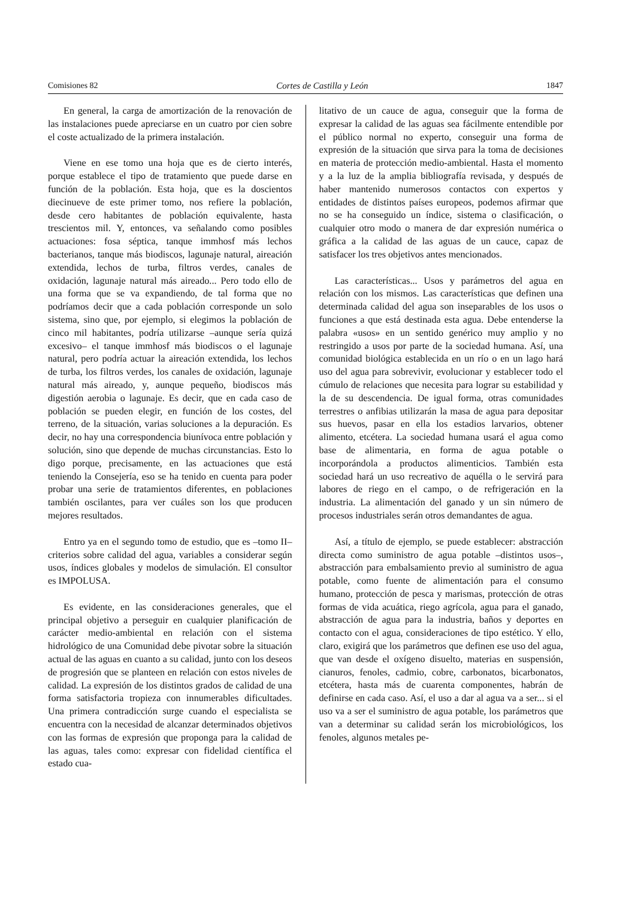Comisiones 82 Cortes de Castilla y León 1847
En general, la carga de amortización de la renovación de las instalaciones puede apreciarse en un cuatro por cien sobre el coste actualizado de la primera instalación.
Viene en ese tomo una hoja que es de cierto interés, porque establece el tipo de tratamiento que puede darse en función de la población. Esta hoja, que es la doscientos diecinueve de este primer tomo, nos refiere la población, desde cero habitantes de población equivalente, hasta trescientos mil. Y, entonces, va señalando como posibles actuaciones: fosa séptica, tanque immhosf más lechos bacterianos, tanque más biodiscos, lagunaje natural, aireación extendida, lechos de turba, filtros verdes, canales de oxidación, lagunaje natural más aireado... Pero todo ello de una forma que se va expandiendo, de tal forma que no podríamos decir que a cada población corresponde un solo sistema, sino que, por ejemplo, si elegimos la población de cinco mil habitantes, podría utilizarse –aunque sería quizá excesivo– el tanque immhosf más biodiscos o el lagunaje natural, pero podría actuar la aireación extendida, los lechos de turba, los filtros verdes, los canales de oxidación, lagunaje natural más aireado, y, aunque pequeño, biodiscos más digestión aerobia o lagunaje. Es decir, que en cada caso de población se pueden elegir, en función de los costes, del terreno, de la situación, varias soluciones a la depuración. Es decir, no hay una correspondencia biunívoca entre población y solución, sino que depende de muchas circunstancias. Esto lo digo porque, precisamente, en las actuaciones que está teniendo la Consejería, eso se ha tenido en cuenta para poder probar una serie de tratamientos diferentes, en poblaciones también oscilantes, para ver cuáles son los que producen mejores resultados.
Entro ya en el segundo tomo de estudio, que es –tomo II– criterios sobre calidad del agua, variables a considerar según usos, índices globales y modelos de simulación. El consultor es IMPOLUSA.
Es evidente, en las consideraciones generales, que el principal objetivo a perseguir en cualquier planificación de carácter medio-ambiental en relación con el sistema hidrológico de una Comunidad debe pivotar sobre la situación actual de las aguas en cuanto a su calidad, junto con los deseos de progresión que se planteen en relación con estos niveles de calidad. La expresión de los distintos grados de calidad de una forma satisfactoria tropieza con innumerables dificultades. Una primera contradicción surge cuando el especialista se encuentra con la necesidad de alcanzar determinados objetivos con las formas de expresión que proponga para la calidad de las aguas, tales como: expresar con fidelidad científica el estado cua-
litativo de un cauce de agua, conseguir que la forma de expresar la calidad de las aguas sea fácilmente entendible por el público normal no experto, conseguir una forma de expresión de la situación que sirva para la toma de decisiones en materia de protección medio-ambiental. Hasta el momento y a la luz de la amplia bibliografía revisada, y después de haber mantenido numerosos contactos con expertos y entidades de distintos países europeos, podemos afirmar que no se ha conseguido un índice, sistema o clasificación, o cualquier otro modo o manera de dar expresión numérica o gráfica a la calidad de las aguas de un cauce, capaz de satisfacer los tres objetivos antes mencionados.
Las características... Usos y parámetros del agua en relación con los mismos. Las características que definen una determinada calidad del agua son inseparables de los usos o funciones a que está destinada esta agua. Debe entenderse la palabra «usos» en un sentido genérico muy amplio y no restringido a usos por parte de la sociedad humana. Así, una comunidad biológica establecida en un río o en un lago hará uso del agua para sobrevivir, evolucionar y establecer todo el cúmulo de relaciones que necesita para lograr su estabilidad y la de su descendencia. De igual forma, otras comunidades terrestres o anfibias utilizarán la masa de agua para depositar sus huevos, pasar en ella los estadios larvarios, obtener alimento, etcétera. La sociedad humana usará el agua como base de alimentaria, en forma de agua potable o incorporándola a productos alimenticios. También esta sociedad hará un uso recreativo de aquélla o le servirá para labores de riego en el campo, o de refrigeración en la industria. La alimentación del ganado y un sin número de procesos industriales serán otros demandantes de agua.
Así, a título de ejemplo, se puede establecer: abstracción directa como suministro de agua potable –distintos usos–, abstracción para embalsamiento previo al suministro de agua potable, como fuente de alimentación para el consumo humano, protección de pesca y marismas, protección de otras formas de vida acuática, riego agrícola, agua para el ganado, abstracción de agua para la industria, baños y deportes en contacto con el agua, consideraciones de tipo estético. Y ello, claro, exigirá que los parámetros que definen ese uso del agua, que van desde el oxígeno disuelto, materias en suspensión, cianuros, fenoles, cadmio, cobre, carbonatos, bicarbonatos, etcétera, hasta más de cuarenta componentes, habrán de definirse en cada caso. Así, el uso a dar al agua va a ser... si el uso va a ser el suministro de agua potable, los parámetros que van a determinar su calidad serán los microbiológicos, los fenoles, algunos metales pe-